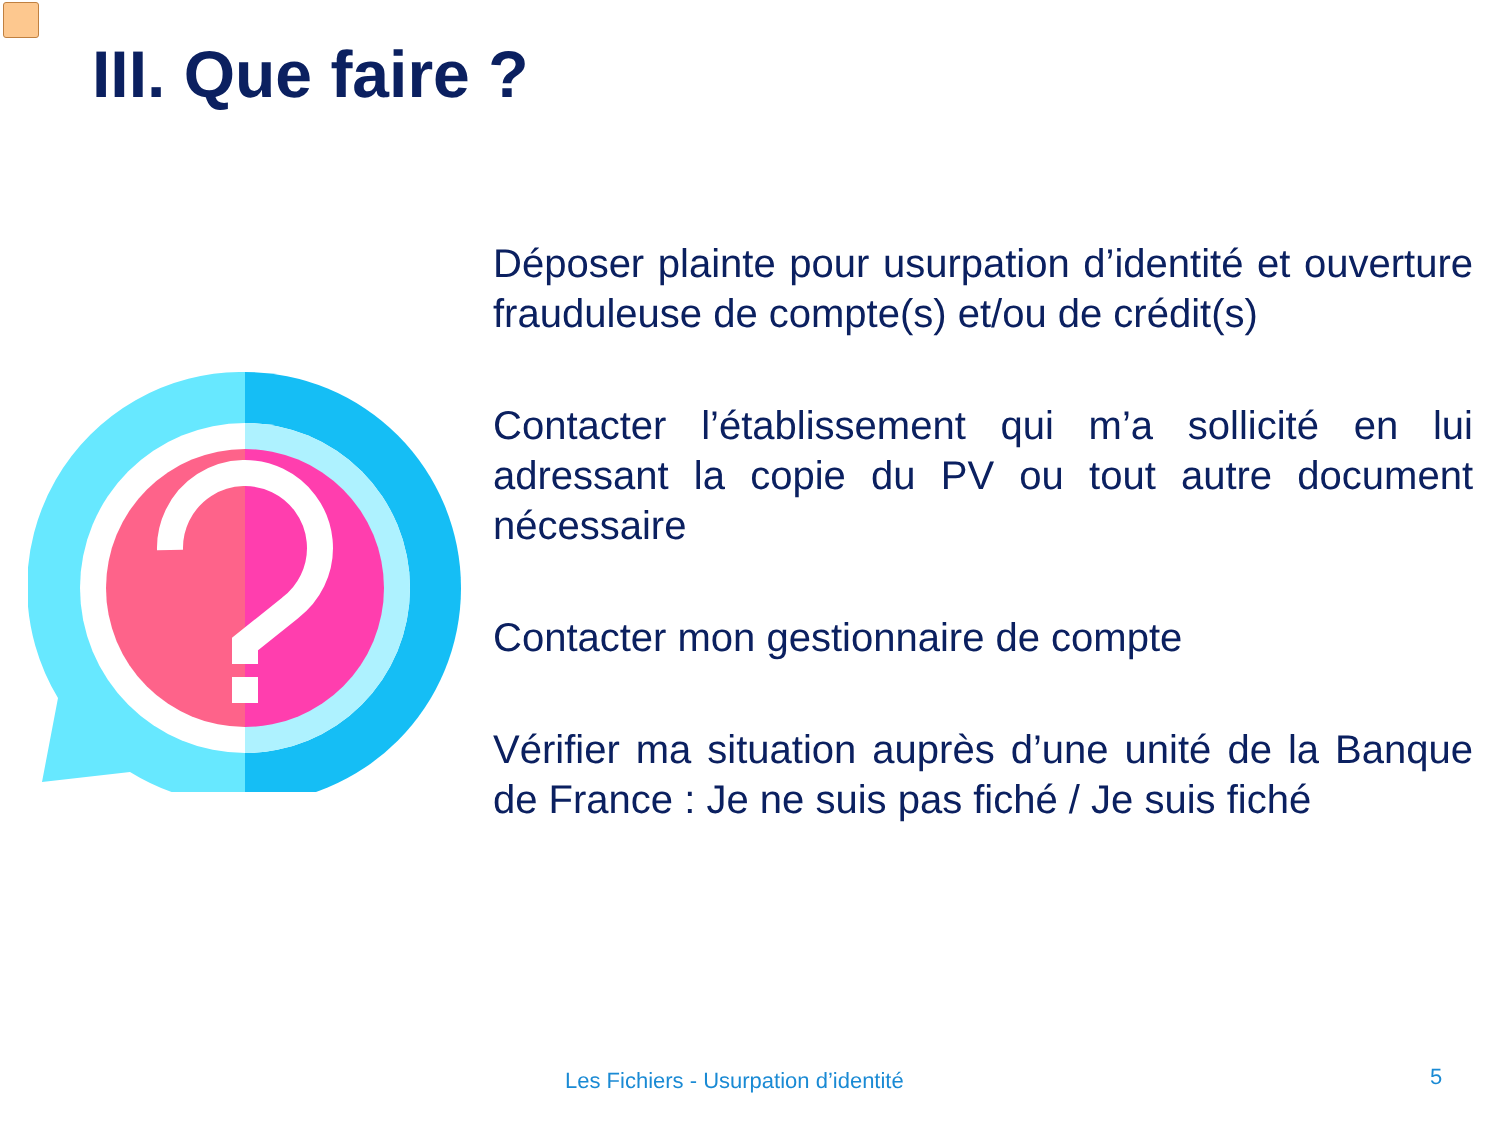III. Que faire ?
Déposer plainte pour usurpation d’identité et ouverture frauduleuse de compte(s) et/ou de crédit(s)
Contacter l’établissement qui m’a sollicité en lui adressant la copie du PV ou tout autre document nécessaire
Contacter mon gestionnaire de compte
Vérifier ma situation auprès d’une unité de la Banque de France : Je ne suis pas fiché / Je suis fiché
Les Fichiers - Usurpation d’identité
5